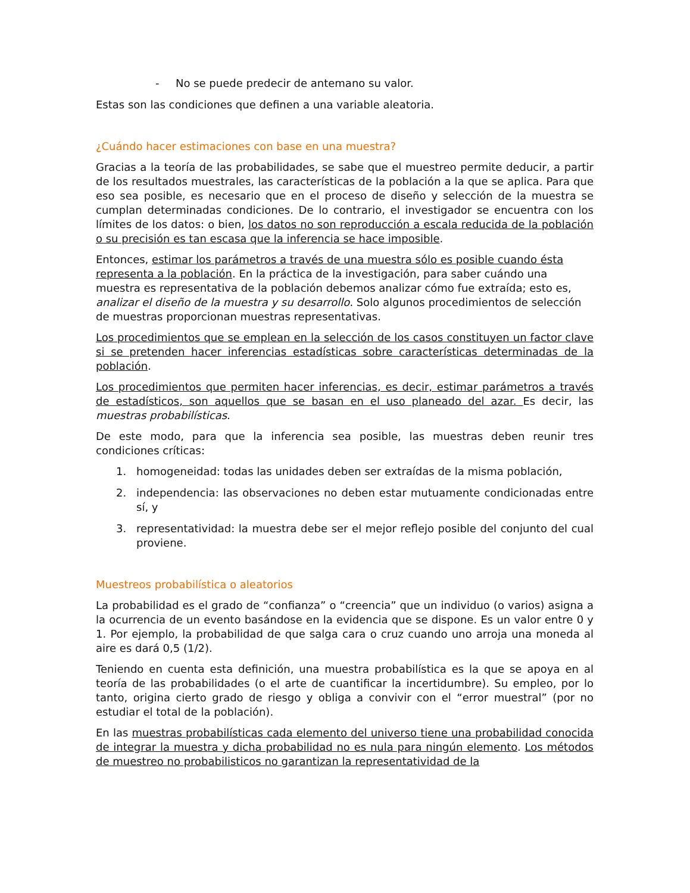- No se puede predecir de antemano su valor.
Estas son las condiciones que definen a una variable aleatoria.
¿Cuándo hacer estimaciones con base en una muestra?
Gracias a la teoría de las probabilidades, se sabe que el muestreo permite deducir, a partir de los resultados muestrales, las características de la población a la que se aplica. Para que eso sea posible, es necesario que en el proceso de diseño y selección de la muestra se cumplan determinadas condiciones. De lo contrario, el investigador se encuentra con los límites de los datos: o bien, los datos no son reproducción a escala reducida de la población o su precisión es tan escasa que la inferencia se hace imposible.
Entonces, estimar los parámetros a través de una muestra sólo es posible cuando ésta representa a la población. En la práctica de la investigación, para saber cuándo una muestra es representativa de la población debemos analizar cómo fue extraída; esto es, analizar el diseño de la muestra y su desarrollo. Solo algunos procedimientos de selección de muestras proporcionan muestras representativas.
Los procedimientos que se emplean en la selección de los casos constituyen un factor clave si se pretenden hacer inferencias estadísticas sobre características determinadas de la población.
Los procedimientos que permiten hacer inferencias, es decir, estimar parámetros a través de estadísticos, son aquellos que se basan en el uso planeado del azar. Es decir, las muestras probabilísticas.
De este modo, para que la inferencia sea posible, las muestras deben reunir tres condiciones críticas:
1. homogeneidad: todas las unidades deben ser extraídas de la misma población,
2. independencia: las observaciones no deben estar mutuamente condicionadas entre sí, y
3. representatividad: la muestra debe ser el mejor reflejo posible del conjunto del cual proviene.
Muestreos probabilística o aleatorios
La probabilidad es el grado de “confianza” o “creencia” que un individuo (o varios) asigna a la ocurrencia de un evento basándose en la evidencia que se dispone. Es un valor entre 0 y 1. Por ejemplo, la probabilidad de que salga cara o cruz cuando uno arroja una moneda al aire es dará 0,5 (1/2).
Teniendo en cuenta esta definición, una muestra probabilística es la que se apoya en al teoría de las probabilidades (o el arte de cuantificar la incertidumbre). Su empleo, por lo tanto, origina cierto grado de riesgo y obliga a convivir con el “error muestral” (por no estudiar el total de la población).
En las muestras probabilísticas cada elemento del universo tiene una probabilidad conocida de integrar la muestra y dicha probabilidad no es nula para ningún elemento. Los métodos de muestreo no probabilisticos no garantizan la representatividad de la